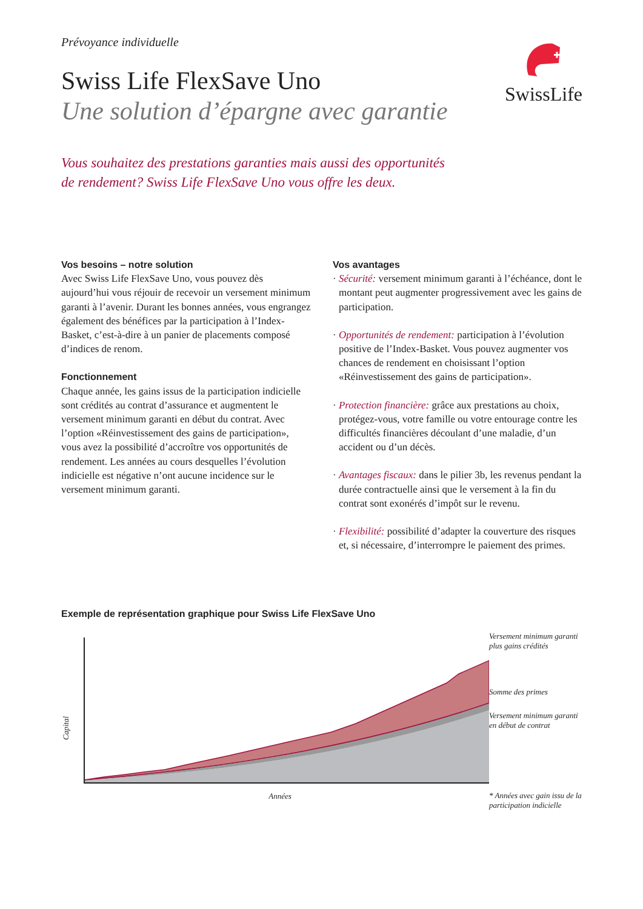Prévoyance individuelle
Swiss Life FlexSave Uno
Une solution d’épargne avec garantie
SwissLife
Vous souhaitez des prestations garanties mais aussi des opportunités
de rendement? Swiss Life FlexSave Uno vous offre les deux.
Vos besoins – notre solution
Avec Swiss Life FlexSave Uno, vous pouvez dès aujourd’hui vous réjouir de recevoir un versement minimum garanti à l’avenir. Durant les bonnes années, vous engrangez également des bénéfices par la participation à l’Index-Basket, c’est-à-dire à un panier de placements composé d’indices de renom.
Fonctionnement
Chaque année, les gains issus de la participation indicielle sont crédités au contrat d’assurance et augmentent le versement minimum garanti en début du contrat. Avec l’option «Réinvestissement des gains de participation», vous avez la possibilité d’accroître vos opportunités de rendement. Les années au cours desquelles l’évolution indicielle est négative n’ont aucune incidence sur le versement minimum garanti.
Vos avantages
· Sécurité: versement minimum garanti à l’échéance, dont le montant peut augmenter progressivement avec les gains de participation.
· Opportunités de rendement: participation à l’évolution positive de l’Index-Basket. Vous pouvez augmenter vos chances de rendement en choisissant l’option «Réinvestissement des gains de participation».
· Protection financière: grâce aux prestations au choix, protégez-vous, votre famille ou votre entourage contre les difficultés financières découlant d’une maladie, d’un accident ou d’un décès.
· Avantages fiscaux: dans le pilier 3b, les revenus pendant la durée contractuelle ainsi que le versement à la fin du contrat sont exonérés d’impôt sur le revenu.
· Flexibilité: possibilité d’adapter la couverture des risques et, si nécessaire, d’interrompre le paiement des primes.
Exemple de représentation graphique pour Swiss Life FlexSave Uno
Capital
Années Versement minimum garanti plus gains crédités
Somme des primes
Versement minimum garanti en début de contrat
* Années avec gain issu de la participation indicielle